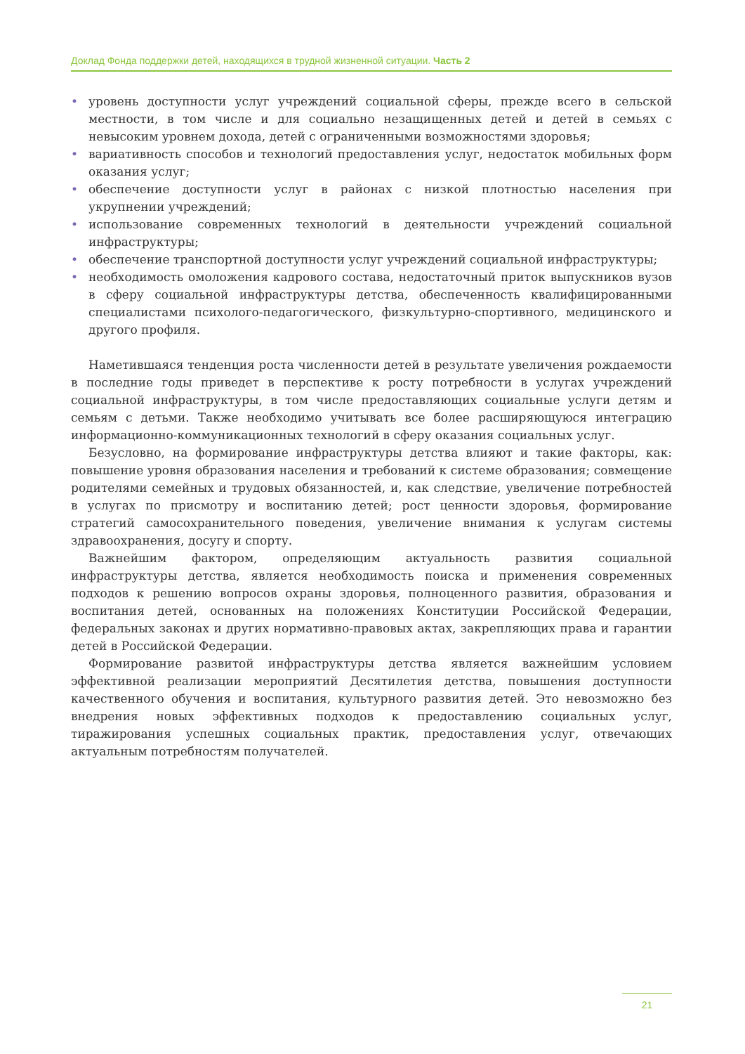Доклад Фонда поддержки детей, находящихся в трудной жизненной ситуации. Часть 2
• уровень доступности услуг учреждений социальной сферы, прежде всего в сельской местности, в том числе и для социально незащищенных детей и детей в семьях с невысоким уровнем дохода, детей с ограниченными возможностями здоровья;
• вариативность способов и технологий предоставления услуг, недостаток мобильных форм оказания услуг;
• обеспечение доступности услуг в районах с низкой плотностью населения при укрупнении учреждений;
• использование современных технологий в деятельности учреждений социальной инфраструктуры;
• обеспечение транспортной доступности услуг учреждений социальной инфраструктуры;
• необходимость омоложения кадрового состава, недостаточный приток выпускников вузов в сферу социальной инфраструктуры детства, обеспеченность квалифицированными специалистами психолого-педагогического, физкультурно-спортивного, медицинского и другого профиля.
Наметившаяся тенденция роста численности детей в результате увеличения рождаемости в последние годы приведет в перспективе к росту потребности в услугах учреждений социальной инфраструктуры, в том числе предоставляющих социальные услуги детям и семьям с детьми. Также необходимо учитывать все более расширяющуюся интеграцию информационно-коммуникационных технологий в сферу оказания социальных услуг.
Безусловно, на формирование инфраструктуры детства влияют и такие факторы, как: повышение уровня образования населения и требований к системе образования; совмещение родителями семейных и трудовых обязанностей, и, как следствие, увеличение потребностей в услугах по присмотру и воспитанию детей; рост ценности здоровья, формирование стратегий самосохранительного поведения, увеличение внимания к услугам системы здравоохранения, досугу и спорту.
Важнейшим фактором, определяющим актуальность развития социальной инфраструктуры детства, является необходимость поиска и применения современных подходов к решению вопросов охраны здоровья, полноценного развития, образования и воспитания детей, основанных на положениях Конституции Российской Федерации, федеральных законах и других нормативно-правовых актах, закрепляющих права и гарантии детей в Российской Федерации.
Формирование развитой инфраструктуры детства является важнейшим условием эффективной реализации мероприятий Десятилетия детства, повышения доступности качественного обучения и воспитания, культурного развития детей. Это невозможно без внедрения новых эффективных подходов к предоставлению социальных услуг, тиражирования успешных социальных практик, предоставления услуг, отвечающих актуальным потребностям получателей.
21